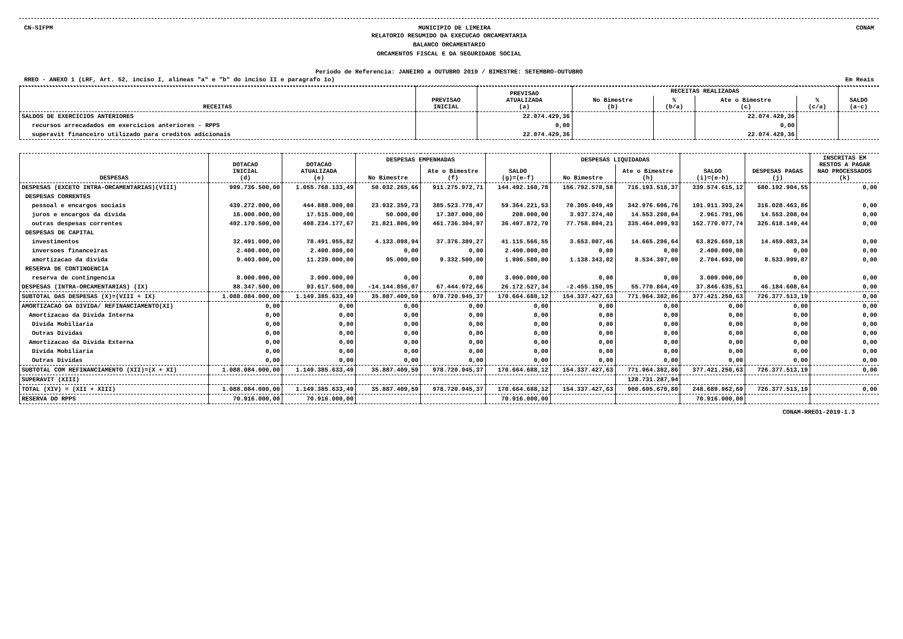CN-SIFPM MUNICIPIO DE LIMEIRA CONAM
RELATORIO RESUMIDO DA EXECUCAO ORCAMENTARIA
BALANCO ORCAMENTARIO
ORCAMENTOS FISCAL E DA SEGURIDADE SOCIAL
Periodo de Referencia: JANEIRO a OUTUBRO 2019 / BIMESTRE: SETEMBRO-OUTUBRO
RREO - ANEXO 1 (LRF, Art. 52, inciso I, alineas "a" e "b" do inciso II e paragrafo 1o) Em Reais
| RECEITAS | PREVISAO INICIAL | PREVISAO ATUALIZADA (a) | RECEITAS REALIZADAS | | | | SALDO (a-c) |
| --- | --- | --- | --- | --- | --- | --- | --- |
| | | | No Bimestre (b) | % (b/a) | Ate o Bimestre (c) | % (c/a) | |
| SALDOS DE EXERCICIOS ANTERIORES | | 22.074.429,36 | | | 22.074.429,36 | | |
| recursos arrecadados em exercicios anteriores - RPPS | | 0,00 | | | 0,00 | | |
| superavit financeiro utilizado para creditos adicionais | | 22.074.429,36 | | | 22.074.429,36 | | |
| DESPESAS | DOTACAO INICIAL (d) | DOTACAO ATUALIZADA (e) | DESPESAS EMPENHADAS | | SALDO (g)=(e-f) | DESPESAS LIQUIDADAS | | SALDO (i)=(e-h) | DESPESAS PAGAS (j) | INSCRITAS EM RESTOS A PAGAR NAO PROCESSADOS (k) |
| --- | --- | --- | --- | --- | --- | --- | --- | --- | --- | --- |
| | | | No Bimestre | Ate o Bimestre (f) | | No Bimestre | Ate o Bimestre (h) | | | |
| DESPESAS (EXCETO INTRA-ORCAMENTARIAS)(VIII) | 999.736.500,00 | 1.055.768.133,49 | 50.032.265,66 | 911.275.972,71 | 144.492.160,78 | 156.792.578,58 | 716.193.518,37 | 339.574.615,12 | 680.192.904,55 | 0,00 |
| DESPESAS CORRENTES | | | | | | | | | | |
| pessoal e encargos sociais | 439.272.000,00 | 444.888.000,00 | 23.932.359,73 | 385.523.778,47 | 59.364.221,53 | 70.305.049,49 | 342.976.606,76 | 101.911.393,24 | 316.028.463,86 | 0,00 |
| juros e encargos da divida | 16.000.000,00 | 17.515.000,00 | 50.000,00 | 17.307.000,00 | 208.000,00 | 3.937.374,40 | 14.553.208,04 | 2.961.791,96 | 14.553.208,04 | 0,00 |
| outras despesas correntes | 492.170.500,00 | 498.234.177,67 | 21.821.806,99 | 461.736.304,97 | 36.497.872,70 | 77.758.804,21 | 335.464.099,93 | 162.770.077,74 | 326.618.149,44 | 0,00 |
| DESPESAS DE CAPITAL | | | | | | | | | | |
| investimentos | 32.491.000,00 | 78.491.955,82 | 4.133.098,94 | 37.376.389,27 | 41.115.566,55 | 3.653.007,46 | 14.665.296,64 | 63.826.659,18 | 14.459.083,34 | 0,00 |
| inversoes financeiras | 2.400.000,00 | 2.400.000,00 | 0,00 | 0,00 | 2.400.000,00 | 0,00 | 0,00 | 2.400.000,00 | 0,00 | 0,00 |
| amortizacao da divida | 9.403.000,00 | 11.239.000,00 | 95.000,00 | 9.332.500,00 | 1.906.500,00 | 1.138.343,02 | 8.534.307,00 | 2.704.693,00 | 8.533.999,87 | 0,00 |
| RESERVA DE CONTINGENCIA | | | | | | | | | | |
| reserva de contingencia | 8.000.000,00 | 3.000.000,00 | 0,00 | 0,00 | 3.000.000,00 | 0,00 | 0,00 | 3.000.000,00 | 0,00 | 0,00 |
| DESPESAS (INTRA-ORCAMENTARIAS) (IX) | 88.347.500,00 | 93.617.500,00 | -14.144.856,07 | 67.444.972,66 | 26.172.527,34 | -2.455.150,95 | 55.770.864,49 | 37.846.635,51 | 46.184.608,64 | 0,00 |
| SUBTOTAL DAS DESPESAS (X)=(VIII + IX) | 1.088.084.000,00 | 1.149.385.633,49 | 35.887.409,59 | 978.720.945,37 | 170.664.688,12 | 154.337.427,63 | 771.964.382,86 | 377.421.250,63 | 726.377.513,19 | 0,00 |
| AMORTIZACAO DA DIVIDA/ REFINANCIAMENTO(XI) | 0,00 | 0,00 | 0,00 | 0,00 | 0,00 | 0,00 | 0,00 | 0,00 | 0,00 | 0,00 |
| Amortizacao da Divida Interna | 0,00 | 0,00 | 0,00 | 0,00 | 0,00 | 0,00 | 0,00 | 0,00 | 0,00 | 0,00 |
| Divida Mobiliaria | 0,00 | 0,00 | 0,00 | 0,00 | 0,00 | 0,00 | 0,00 | 0,00 | 0,00 | 0,00 |
| Outras Dividas | 0,00 | 0,00 | 0,00 | 0,00 | 0,00 | 0,00 | 0,00 | 0,00 | 0,00 | 0,00 |
| Amortizacao da Divida Externa | 0,00 | 0,00 | 0,00 | 0,00 | 0,00 | 0,00 | 0,00 | 0,00 | 0,00 | 0,00 |
| Divida Mobiliaria | 0,00 | 0,00 | 0,00 | 0,00 | 0,00 | 0,00 | 0,00 | 0,00 | 0,00 | 0,00 |
| Outras Dividas | 0,00 | 0,00 | 0,00 | 0,00 | 0,00 | 0,00 | 0,00 | 0,00 | 0,00 | 0,00 |
| SUBTOTAL COM REFINANCIAMENTO (XII)=(X + XI) | 1.088.084.000,00 | 1.149.385.633,49 | 35.887.409,59 | 978.720.945,37 | 170.664.688,12 | 154.337.427,63 | 771.964.382,86 | 377.421.250,63 | 726.377.513,19 | 0,00 |
| SUPERAVIT (XIII) | | | | | | | 128.731.287,94 | | | |
| TOTAL (XIV) = (XII + XIII) | 1.088.084.000,00 | 1.149.385.633,49 | 35.887.409,59 | 978.720.945,37 | 170.664.688,12 | 154.337.427,63 | 900.695.670,80 | 248.689.962,69 | 726.377.513,19 | 0,00 |
| RESERVA DO RPPS | 70.916.000,00 | 70.916.000,00 | | | 70.916.000,00 | | | 70.916.000,00 | | |
CONAM-RREO1-2019-1.3